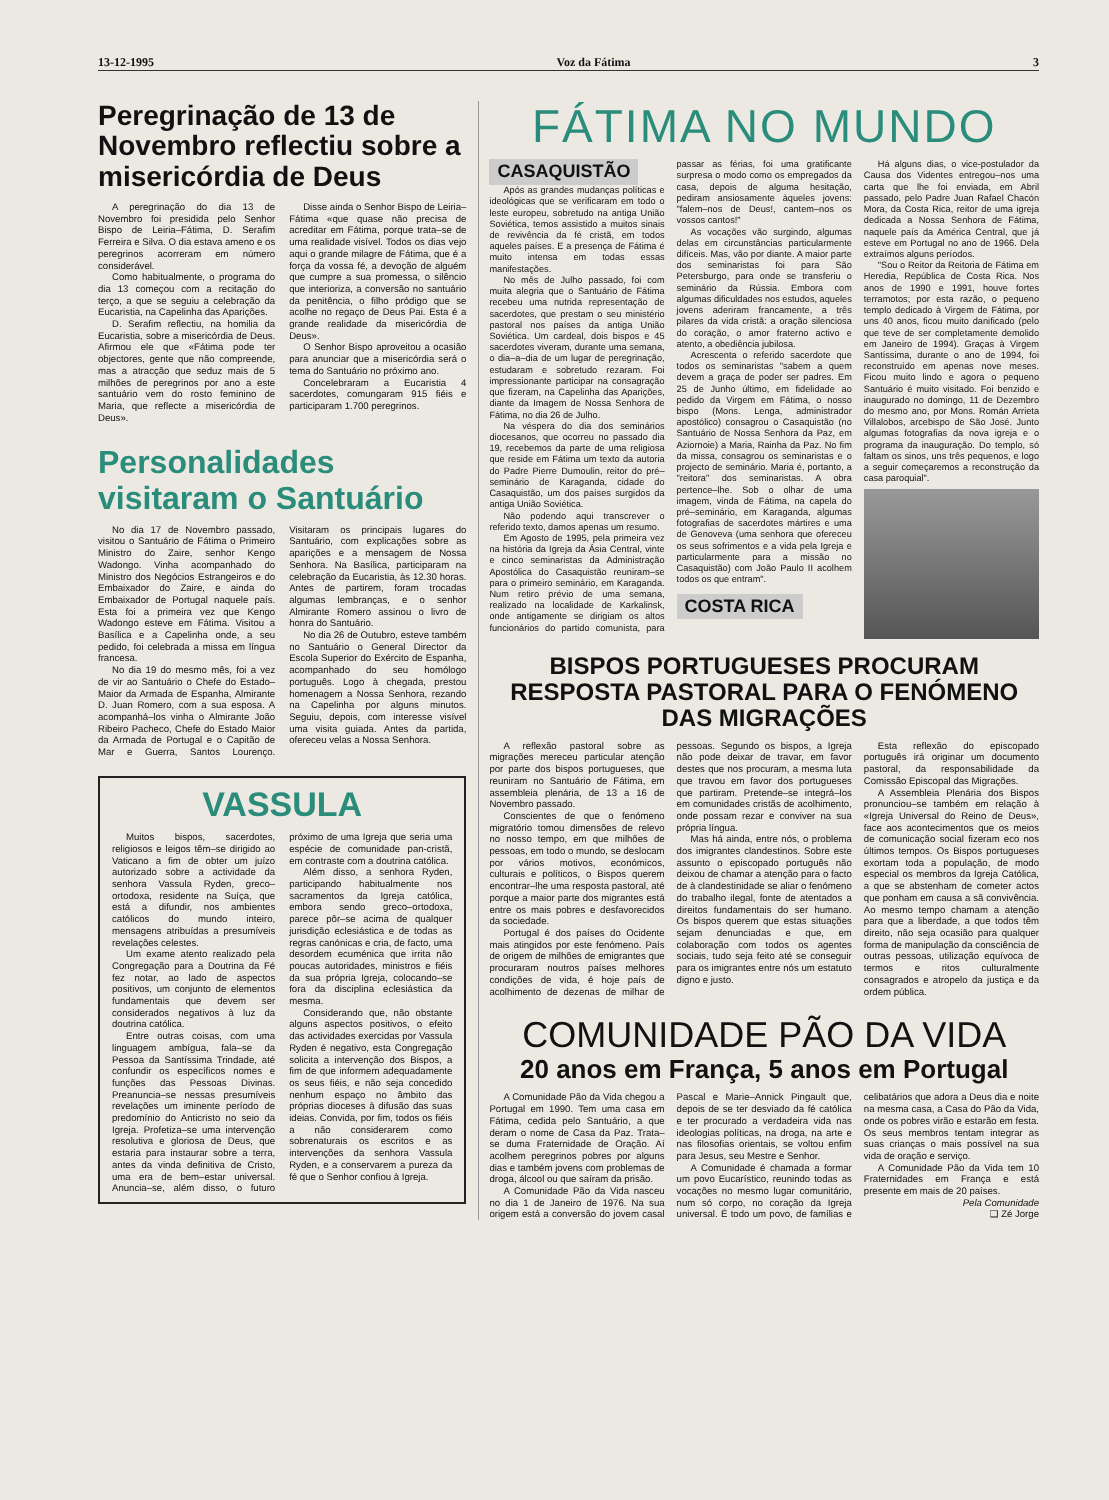13-12-1995 Voz da Fátima 3
Peregrinação de 13 de Novembro reflectiu sobre a misericórdia de Deus
A peregrinação do dia 13 de Novembro foi presidida pelo Senhor Bispo de Leiria–Fátima, D. Serafim Ferreira e Silva. O dia estava ameno e os peregrinos acorreram em número considerável.
Como habitualmente, o programa do dia 13 começou com a recitação do terço, a que se seguiu a celebração da Eucaristia, na Capelinha das Aparições.
D. Serafim reflectiu, na homilia da Eucaristia, sobre a misericórdia de Deus. Afirmou ele que «Fátima pode ter objectores, gente que não compreende, mas a atracção que seduz mais de 5 milhões de peregrinos por ano a este santuário vem do rosto feminino de Maria, que reflecte a misericórdia de Deus».
Disse ainda o Senhor Bispo de Leiria–Fátima «que quase não precisa de acreditar em Fátima, porque trata–se de uma realidade visível. Todos os dias vejo aqui o grande milagre de Fátima, que é a força da vossa fé, a devoção de alguém que cumpre a sua promessa, o silêncio que interioriza, a conversão no santuário da penitência, o filho pródigo que se acolhe no regaço de Deus Pai. Esta é a grande realidade da misericórdia de Deus».
O Senhor Bispo aproveitou a ocasião para anunciar que a misericórdia será o tema do Santuário no próximo ano.
Concelebraram a Eucaristia 4 sacerdotes, comungaram 915 fiéis e participaram 1.700 peregrinos.
Personalidades visitaram o Santuário
No dia 17 de Novembro passado, visitou o Santuário de Fátima o Primeiro Ministro do Zaire, senhor Kengo Wadongo. Vinha acompanhado do Ministro dos Negócios Estrangeiros e do Embaixador do Zaire, e ainda do Embaixador de Portugal naquele país. Esta foi a primeira vez que Kengo Wadongo esteve em Fátima. Visitou a Basílica e a Capelinha onde, a seu pedido, foi celebrada a missa em língua francesa.
No dia 19 do mesmo mês, foi a vez de vir ao Santuário o Chefe do Estado–Maior da Armada de Espanha, Almirante D. Juan Romero, com a sua esposa. A acompanhá–los vinha o Almirante João Ribeiro Pacheco, Chefe do Estado Maior da Armada de Portugal e o Capitão de Mar e Guerra, Santos Lourenço. Visitaram os principais lugares do Santuário, com explicações sobre as aparições e a mensagem de Nossa Senhora. Na Basílica, participaram na celebração da Eucaristia, às 12.30 horas. Antes de partirem, foram trocadas algumas lembranças, e o senhor Almirante Romero assinou o livro de honra do Santuário.
No dia 26 de Outubro, esteve também no Santuário o General Director da Escola Superior do Exército de Espanha, acompanhado do seu homólogo português. Logo à chegada, prestou homenagem a Nossa Senhora, rezando na Capelinha por alguns minutos. Seguiu, depois, com interesse visível uma visita guiada. Antes da partida, ofereceu velas a Nossa Senhora.
VASSULA
Muitos bispos, sacerdotes, religiosos e leigos têm–se dirigido ao Vaticano a fim de obter um juízo autorizado sobre a actividade da senhora Vassula Ryden, greco–ortodoxa, residente na Suíça, que está a difundir, nos ambientes católicos do mundo inteiro, mensagens atribuídas a presumíveis revelações celestes.
Um exame atento realizado pela Congregação para a Doutrina da Fé fez notar, ao lado de aspectos positivos, um conjunto de elementos fundamentais que devem ser considerados negativos à luz da doutrina católica.
Entre outras coisas, com uma linguagem ambígua, fala–se da Pessoa da Santíssima Trindade, até confundir os específicos nomes e funções das Pessoas Divinas. Preanuncia–se nessas presumíveis revelações um iminente período de predomínio do Anticristo no seio da Igreja. Profetiza–se uma intervenção resolutiva e gloriosa de Deus, que estaria para instaurar sobre a terra, antes da vinda definitiva de Cristo, uma era de bem–estar universal. Anuncia–se, além disso, o futuro próximo de uma Igreja que seria uma espécie de comunidade pan-cristã, em contraste com a doutrina católica.
Além disso, a senhora Ryden, participando habitualmente nos sacramentos da Igreja católica, embora sendo greco–ortodoxa, parece pôr–se acima de qualquer jurisdição eclesiástica e de todas as regras canónicas e cria, de facto, uma desordem ecuménica que irrita não poucas autoridades, ministros e fiéis da sua própria Igreja, colocando–se fora da disciplina eclesiástica da mesma.
Considerando que, não obstante alguns aspectos positivos, o efeito das actividades exercidas por Vassula Ryden é negativo, esta Congregação solicita a intervenção dos Bispos, a fim de que informem adequadamente os seus fiéis, e não seja concedido nenhum espaço no âmbito das próprias dioceses à difusão das suas ideias. Convida, por fim, todos os fiéis a não considerarem como sobrenaturais os escritos e as intervenções da senhora Vassula Ryden, e a conservarem a pureza da fé que o Senhor confiou à Igreja.
FÁTIMA NO MUNDO
CASAQUISTÃO
Após as grandes mudanças políticas e ideológicas que se verificaram em todo o leste europeu, sobretudo na antiga União Soviética, temos assistido a muitos sinais de revivência da fé cristã, em todos aqueles países. E a presença de Fátima é muito intensa em todas essas manifestações.
No mês de Julho passado, foi com muita alegria que o Santuário de Fátima recebeu uma nutrida representação de sacerdotes, que prestam o seu ministério pastoral nos países da antiga União Soviética. Um cardeal, dois bispos e 45 sacerdotes viveram, durante uma semana, o dia–a–dia de um lugar de peregrinação, estudaram e sobretudo rezaram. Foi impressionante participar na consagração que fizeram, na Capelinha das Aparições, diante da Imagem de Nossa Senhora de Fátima, no dia 26 de Julho.
Na véspera do dia dos seminários diocesanos, que ocorreu no passado dia 19, recebemos da parte de uma religiosa que reside em Fátima um texto da autoria do Padre Pierre Dumoulin, reitor do pré–seminário de Karaganda, cidade do Casaquistão, um dos países surgidos da antiga União Soviética.
Não podendo aqui transcrever o referido texto, damos apenas um resumo.
Em Agosto de 1995, pela primeira vez na história da Igreja da Ásia Central, vinte e cinco seminaristas da Administração Apostólica do Casaquistão reuniram–se para o primeiro seminário, em Karaganda. Num retiro prévio de uma semana, realizado na localidade de Karkalinsk, onde antigamente se dirigiam os altos funcionários do partido comunista, para passar as férias, foi uma gratificante surpresa o modo como os empregados da casa, depois de alguma hesitação, pediram ansiosamente àqueles jovens: "falem–nos de Deus!, cantem–nos os vossos cantos!"
As vocações vão surgindo, algumas delas em circunstâncias particularmente difíceis. Mas, vão por diante. A maior parte dos seminaristas foi para São Petersburgo, para onde se transferiu o seminário da Rússia. Embora com algumas dificuldades nos estudos, aqueles jovens aderiram francamente, a três pilares da vida cristã: a oração silenciosa do coração, o amor fraterno activo e atento, a obediência jubilosa.
Acrescenta o referido sacerdote que todos os seminaristas "sabem a quem devem a graça de poder ser padres. Em 25 de Junho último, em fidelidade ao pedido da Virgem em Fátima, o nosso bispo (Mons. Lenga, administrador apostólico) consagrou o Casaquistão (no Santuário de Nossa Senhora da Paz, em Aziornoie) a Maria, Rainha da Paz. No fim da missa, consagrou os seminaristas e o projecto de seminário. Maria é, portanto, a "reitora" dos seminaristas. A obra pertence–lhe. Sob o olhar de uma imagem, vinda de Fátima, na capela do pré–seminário, em Karaganda, algumas fotografias de sacerdotes mártires e uma de Genoveva (uma senhora que ofereceu os seus sofrimentos e a vida pela Igreja e particularmente para a missão no Casaquistão) com João Paulo II acolhem todos os que entram".
COSTA RICA
Há alguns dias, o vice-postulador da Causa dos Videntes entregou–nos uma carta que lhe foi enviada, em Abril passado, pelo Padre Juan Rafael Chacón Mora, da Costa Rica, reitor de uma igreja dedicada a Nossa Senhora de Fátima, naquele país da América Central, que já esteve em Portugal no ano de 1966. Dela extraímos alguns períodos.
"Sou o Reitor da Reitoria de Fátima em Heredia, República de Costa Rica. Nos anos de 1990 e 1991, houve fortes terramotos; por esta razão, o pequeno templo dedicado à Virgem de Fátima, por uns 40 anos, ficou muito danificado (pelo que teve de ser completamente demolido em Janeiro de 1994). Graças à Virgem Santíssima, durante o ano de 1994, foi reconstruído em apenas nove meses. Ficou muito lindo e agora o pequeno Santuário é muito visitado. Foi benzido e inaugurado no domingo, 11 de Dezembro do mesmo ano, por Mons. Román Arrieta Villalobos, arcebispo de São José. Junto algumas fotografias da nova igreja e o programa da inauguração. Do templo, só faltam os sinos, uns três pequenos, e logo a seguir começaremos a reconstrução da casa paroquial".
BISPOS PORTUGUESES PROCURAM RESPOSTA PASTORAL PARA O FENÓMENO DAS MIGRAÇÕES
A reflexão pastoral sobre as migrações mereceu particular atenção por parte dos bispos portugueses, que reuniram no Santuário de Fátima, em assembleia plenária, de 13 a 16 de Novembro passado.
Conscientes de que o fenómeno migratório tomou dimensões de relevo no nosso tempo, em que milhões de pessoas, em todo o mundo, se deslocam por vários motivos, económicos, culturais e políticos, o Bispos querem encontrar–lhe uma resposta pastoral, até porque a maior parte dos migrantes está entre os mais pobres e desfavorecidos da sociedade.
Portugal é dos países do Ocidente mais atingidos por este fenómeno. País de origem de milhões de emigrantes que procuraram noutros países melhores condições de vida, é hoje país de acolhimento de dezenas de milhar de pessoas. Segundo os bispos, a Igreja não pode deixar de travar, em favor destes que nos procuram, a mesma luta que travou em favor dos portugueses que partiram. Pretende–se integrá–los em comunidades cristãs de acolhimento, onde possam rezar e conviver na sua própria língua.
Mas há ainda, entre nós, o problema dos imigrantes clandestinos. Sobre este assunto o episcopado português não deixou de chamar a atenção para o facto de à clandestinidade se aliar o fenómeno do trabalho ilegal, fonte de atentados a direitos fundamentais do ser humano. Os bispos querem que estas situações sejam denunciadas e que, em colaboração com todos os agentes sociais, tudo seja feito até se conseguir para os imigrantes entre nós um estatuto digno e justo.
Esta reflexão do episcopado português irá originar um documento pastoral, da responsabilidade da Comissão Episcopal das Migrações.
A Assembleia Plenária dos Bispos pronunciou–se também em relação à «Igreja Universal do Reino de Deus», face aos acontecimentos que os meios de comunicação social fizeram eco nos últimos tempos. Os Bispos portugueses exortam toda a população, de modo especial os membros da Igreja Católica, a que se abstenham de cometer actos que ponham em causa a sã convivência. Ao mesmo tempo chamam a atenção para que a liberdade, a que todos têm direito, não seja ocasião para qualquer forma de manipulação da consciência de outras pessoas, utilização equívoca de termos e ritos culturalmente consagrados e atropelo da justiça e da ordem pública.
COMUNIDADE PÃO DA VIDA
20 anos em França, 5 anos em Portugal
A Comunidade Pão da Vida chegou a Portugal em 1990. Tem uma casa em Fátima, cedida pelo Santuário, a que deram o nome de Casa da Paz. Trata–se duma Fraternidade de Oração. Aí acolhem peregrinos pobres por alguns dias e também jovens com problemas de droga, álcool ou que saíram da prisão.
A Comunidade Pão da Vida nasceu no dia 1 de Janeiro de 1976. Na sua origem está a conversão do jovem casal Pascal e Marie–Annick Pingault que, depois de se ter desviado da fé católica e ter procurado a verdadeira vida nas ideologias políticas, na droga, na arte e nas filosofias orientais, se voltou enfim para Jesus, seu Mestre e Senhor.
A Comunidade é chamada a formar um povo Eucarístico, reunindo todas as vocações no mesmo lugar comunitário, num só corpo, no coração da Igreja universal. É todo um povo, de famílias e celibatários que adora a Deus dia e noite na mesma casa, a Casa do Pão da Vida, onde os pobres virão e estarão em festa. Os seus membros tentam integrar as suas crianças o mais possível na sua vida de oração e serviço.
A Comunidade Pão da Vida tem 10 Fraternidades em França e está presente em mais de 20 países.
Pela Comunidade
❑ Zé Jorge